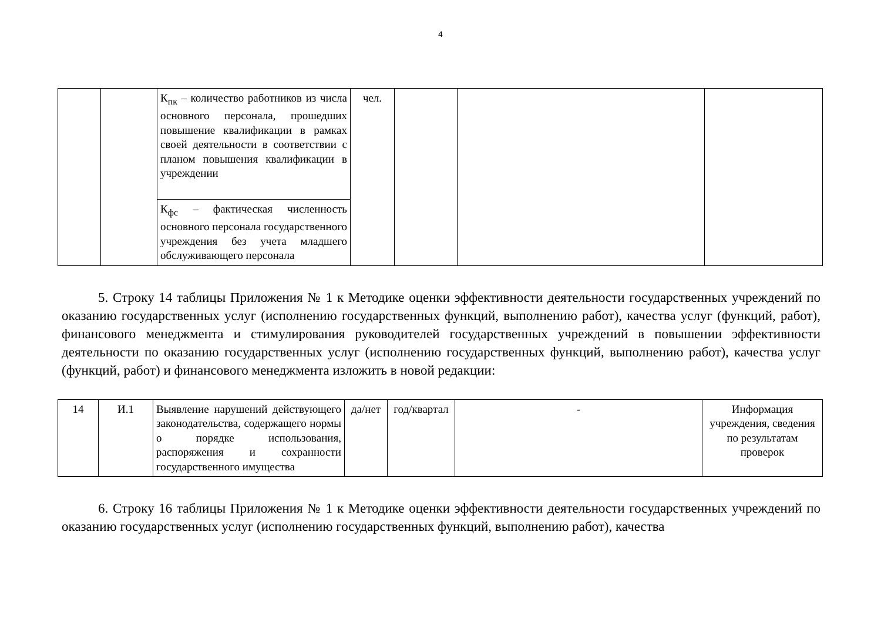4
| | | К<sub>пк</sub> – количество работников из числа основного персонала, прошедших повышение квалификации в рамках своей деятельности в соответствии с планом повышения квалификации в учреждении | чел. | | | |
| | | К<sub>фс</sub> – фактическая численность основного персонала государственного учреждения без учета младшего обслуживающего персонала | | | | |
5. Строку 14 таблицы Приложения № 1 к Методике оценки эффективности деятельности государственных учреждений по оказанию государственных услуг (исполнению государственных функций, выполнению работ), качества услуг (функций, работ), финансового менеджмента и стимулирования руководителей государственных учреждений в повышении эффективности деятельности по оказанию государственных услуг (исполнению государственных функций, выполнению работ), качества услуг (функций, работ) и финансового менеджмента изложить в новой редакции:
| 14 | И.1 | Выявление нарушений действующего законодательства, содержащего нормы о порядке использования, распоряжения и сохранности государственного имущества | да/нет | год/квартал | - | Информация учреждения, сведения по результатам проверок |
6. Строку 16 таблицы Приложения № 1 к Методике оценки эффективности деятельности государственных учреждений по оказанию государственных услуг (исполнению государственных функций, выполнению работ), качества